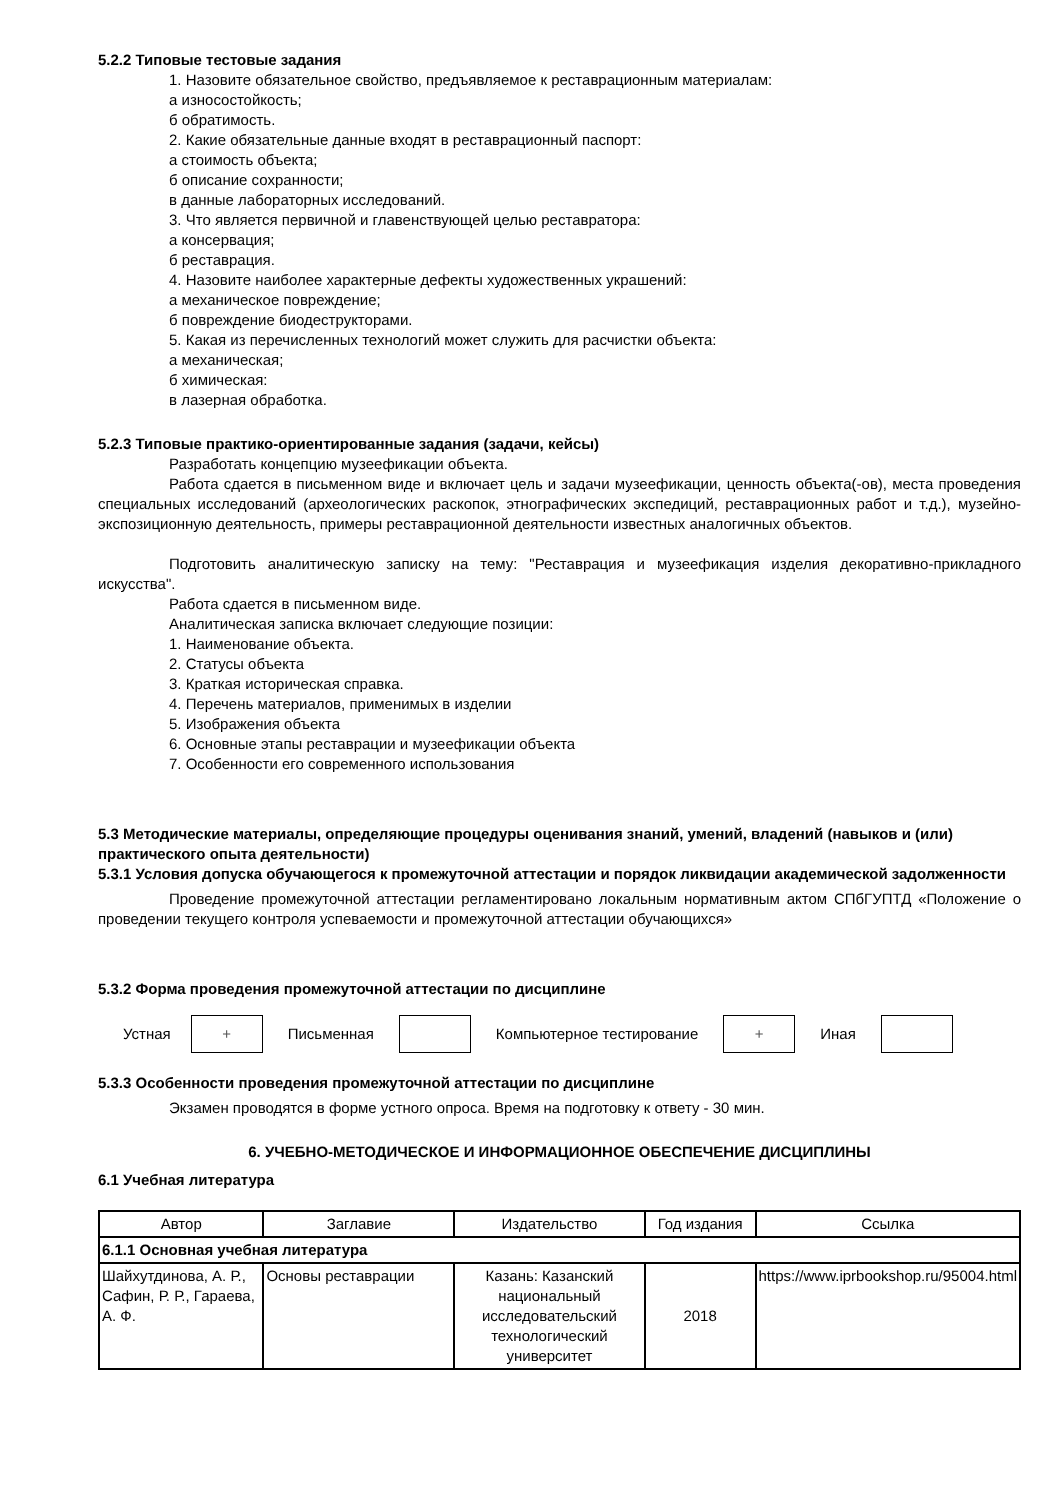5.2.2 Типовые тестовые задания
1. Назовите обязательное свойство, предъявляемое к реставрационным материалам:
а износостойкость;
б обратимость.
2. Какие обязательные данные входят в реставрационный паспорт:
а стоимость объекта;
б описание сохранности;
в данные лабораторных исследований.
3. Что является первичной и главенствующей целью реставратора:
а консервация;
б реставрация.
4. Назовите наиболее характерные дефекты художественных украшений:
а механическое повреждение;
б повреждение биодеструкторами.
5. Какая из перечисленных технологий может служить для расчистки объекта:
а механическая;
б химическая:
в лазерная обработка.
5.2.3 Типовые практико-ориентированные задания (задачи, кейсы)
Разработать концепцию музеефикации объекта.
Работа сдается в письменном виде и включает цель и задачи музеефикации, ценность объекта(-ов), места проведения специальных исследований (археологических раскопок, этнографических экспедиций, реставрационных работ и т.д.), музейно-экспозиционную деятельность, примеры реставрационной деятельности известных аналогичных объектов.
Подготовить аналитическую записку на тему: "Реставрация и музеефикация изделия декоративно-прикладного искусства".
Работа сдается в письменном виде.
Аналитическая записка включает следующие позиции:
1. Наименование объекта.
2. Статусы объекта
3. Краткая историческая справка.
4. Перечень материалов, применимых в изделии
5. Изображения объекта
6. Основные этапы реставрации и музеефикации объекта
7. Особенности его современного использования
5.3 Методические материалы, определяющие процедуры оценивания знаний, умений, владений (навыков и (или) практического опыта деятельности)
5.3.1 Условия допуска обучающегося к промежуточной аттестации и порядок ликвидации академической задолженности
Проведение промежуточной аттестации регламентировано локальным нормативным актом СПбГУПТД «Положение о проведении текущего контроля успеваемости и промежуточной аттестации обучающихся»
5.3.2 Форма проведения промежуточной аттестации по дисциплине
Устная
+
Письменная Компьютерное тестирование
+
Иная
5.3.3 Особенности проведения промежуточной аттестации по дисциплине
Экзамен проводятся в форме устного опроса. Время на подготовку к ответу - 30 мин.
6. УЧЕБНО-МЕТОДИЧЕСКОЕ И ИНФОРМАЦИОННОЕ ОБЕСПЕЧЕНИЕ ДИСЦИПЛИНЫ
6.1 Учебная литература
| Автор | Заглавие | Издательство | Год издания | Ссылка |
| 6.1.1 Основная учебная литература | | | | |
| Шайхутдинова, А. Р., Сафин, Р. Р., Гараева, А. Ф. | Основы реставрации | Казань: Казанский национальный исследовательский технологический университет | 2018 | https://www.iprbookshop.ru/95004.html |